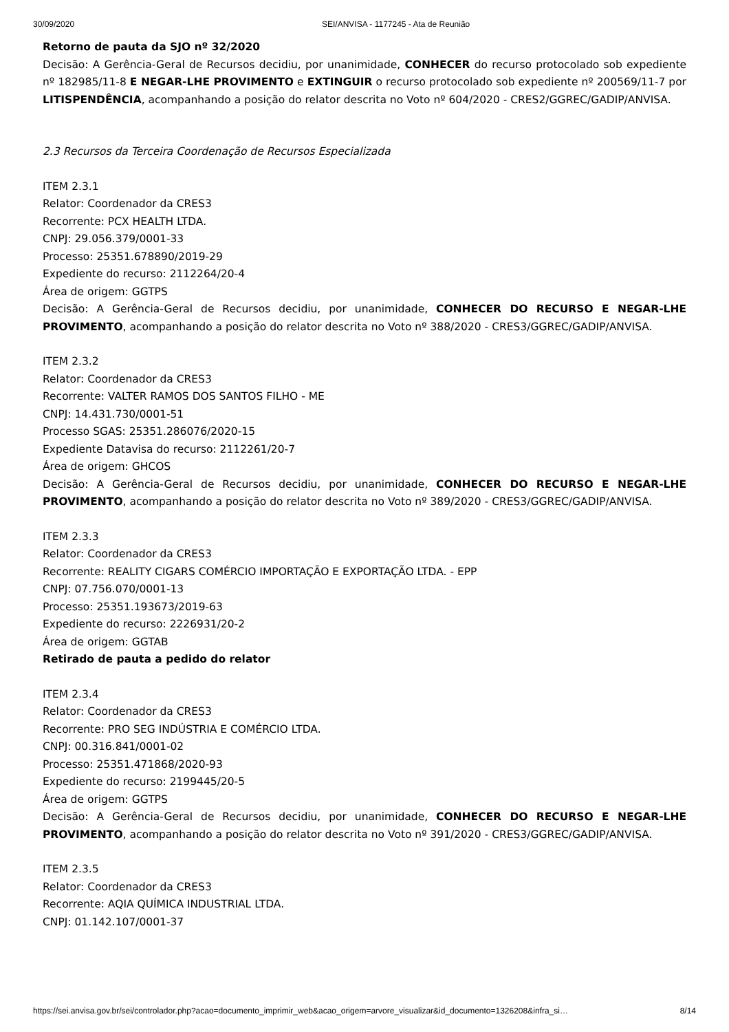30/09/2020 SEI/ANVISA - 1177245 - Ata de Reunião
Retorno de pauta da SJO nº 32/2020
Decisão: A Gerência-Geral de Recursos decidiu, por unanimidade, CONHECER do recurso protocolado sob expediente nº 182985/11-8 E NEGAR-LHE PROVIMENTO e EXTINGUIR o recurso protocolado sob expediente nº 200569/11-7 por LITISPENDÊNCIA, acompanhando a posição do relator descrita no Voto nº 604/2020 - CRES2/GGREC/GADIP/ANVISA.
2.3 Recursos da Terceira Coordenação de Recursos Especializada
ITEM 2.3.1
Relator: Coordenador da CRES3
Recorrente: PCX HEALTH LTDA.
CNPJ: 29.056.379/0001-33
Processo: 25351.678890/2019-29
Expediente do recurso: 2112264/20-4
Área de origem: GGTPS
Decisão: A Gerência-Geral de Recursos decidiu, por unanimidade, CONHECER DO RECURSO E NEGAR-LHE PROVIMENTO, acompanhando a posição do relator descrita no Voto nº 388/2020 - CRES3/GGREC/GADIP/ANVISA.
ITEM 2.3.2
Relator: Coordenador da CRES3
Recorrente: VALTER RAMOS DOS SANTOS FILHO - ME
CNPJ: 14.431.730/0001-51
Processo SGAS: 25351.286076/2020-15
Expediente Datavisa do recurso: 2112261/20-7
Área de origem: GHCOS
Decisão: A Gerência-Geral de Recursos decidiu, por unanimidade, CONHECER DO RECURSO E NEGAR-LHE PROVIMENTO, acompanhando a posição do relator descrita no Voto nº 389/2020 - CRES3/GGREC/GADIP/ANVISA.
ITEM 2.3.3
Relator: Coordenador da CRES3
Recorrente: REALITY CIGARS COMÉRCIO IMPORTAÇÃO E EXPORTAÇÃO LTDA. - EPP
CNPJ: 07.756.070/0001-13
Processo: 25351.193673/2019-63
Expediente do recurso: 2226931/20-2
Área de origem: GGTAB
Retirado de pauta a pedido do relator
ITEM 2.3.4
Relator: Coordenador da CRES3
Recorrente: PRO SEG INDÚSTRIA E COMÉRCIO LTDA.
CNPJ: 00.316.841/0001-02
Processo: 25351.471868/2020-93
Expediente do recurso: 2199445/20-5
Área de origem: GGTPS
Decisão: A Gerência-Geral de Recursos decidiu, por unanimidade, CONHECER DO RECURSO E NEGAR-LHE PROVIMENTO, acompanhando a posição do relator descrita no Voto nº 391/2020 - CRES3/GGREC/GADIP/ANVISA.
ITEM 2.3.5
Relator: Coordenador da CRES3
Recorrente: AQIA QUÍMICA INDUSTRIAL LTDA.
CNPJ: 01.142.107/0001-37
https://sei.anvisa.gov.br/sei/controlador.php?acao=documento_imprimir_web&acao_origem=arvore_visualizar&id_documento=1326208&infra_si… 8/14